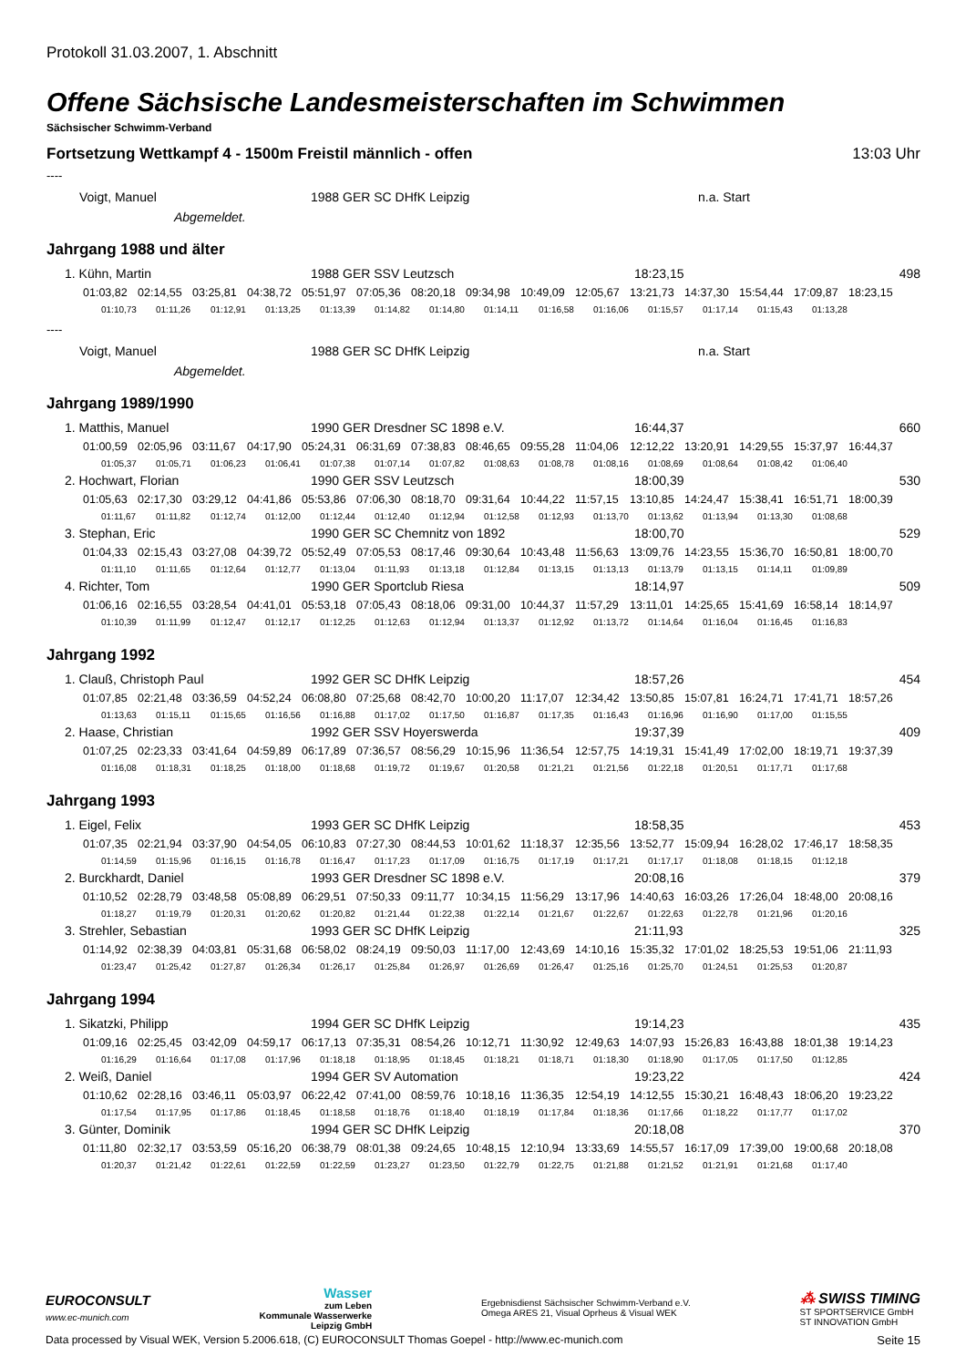Protokoll 31.03.2007, 1. Abschnitt
Offene Sächsische Landesmeisterschaften im Schwimmen
Sächsischer Schwimm-Verband
Fortsetzung Wettkampf 4 - 1500m Freistil männlich - offen 13:03 Uhr
----
Voigt, Manuel 1988 GER SC DHfK Leipzig n.a. Start
Abgemeldet.
Jahrgang 1988 und älter
1. Kühn, Martin 1988 GER SSV Leutzsch 18:23,15 498
01:03,82 02:14,55 03:25,81 04:38,72 05:51,97 07:05,36 08:20,18 09:34,98 10:49,09 12:05,67 13:21,73 14:37,30 15:54,44 17:09,87 18:23,15
01:10,73 01:11,26 01:12,91 01:13,25 01:13,39 01:14,82 01:14,80 01:14,11 01:16,58 01:16,06 01:15,57 01:17,14 01:15,43 01:13,28
----
Voigt, Manuel 1988 GER SC DHfK Leipzig n.a. Start
Abgemeldet.
Jahrgang 1989/1990
1. Matthis, Manuel 1990 GER Dresdner SC 1898 e.V. 16:44,37 660
01:00,59 02:05,96 03:11,67 04:17,90 05:24,31 06:31,69 07:38,83 08:46,65 09:55,28 11:04,06 12:12,22 13:20,91 14:29,55 15:37,97 16:44,37
01:05,37 01:05,71 01:06,23 01:06,41 01:07,38 01:07,14 01:07,82 01:08,63 01:08,78 01:08,16 01:08,69 01:08,64 01:08,42 01:06,40
2. Hochwart, Florian 1990 GER SSV Leutzsch 18:00,39 530
01:05,63 02:17,30 03:29,12 04:41,86 05:53,86 07:06,30 08:18,70 09:31,64 10:44,22 11:57,15 13:10,85 14:24,47 15:38,41 16:51,71 18:00,39
01:11,67 01:11,82 01:12,74 01:12,00 01:12,44 01:12,40 01:12,94 01:12,58 01:12,93 01:13,70 01:13,62 01:13,94 01:13,30 01:08,68
3. Stephan, Eric 1990 GER SC Chemnitz von 1892 18:00,70 529
01:04,33 02:15,43 03:27,08 04:39,72 05:52,49 07:05,53 08:17,46 09:30,64 10:43,48 11:56,63 13:09,76 14:23,55 15:36,70 16:50,81 18:00,70
01:11,10 01:11,65 01:12,64 01:12,77 01:13,04 01:11,93 01:13,18 01:12,84 01:13,15 01:13,13 01:13,79 01:13,15 01:14,11 01:09,89
4. Richter, Tom 1990 GER Sportclub Riesa 18:14,97 509
01:06,16 02:16,55 03:28,54 04:41,01 05:53,18 07:05,43 08:18,06 09:31,00 10:44,37 11:57,29 13:11,01 14:25,65 15:41,69 16:58,14 18:14,97
01:10,39 01:11,99 01:12,47 01:12,17 01:12,25 01:12,63 01:12,94 01:13,37 01:12,92 01:13,72 01:14,64 01:16,04 01:16,45 01:16,83
Jahrgang 1992
1. Clauß, Christoph Paul 1992 GER SC DHfK Leipzig 18:57,26 454
01:07,85 02:21,48 03:36,59 04:52,24 06:08,80 07:25,68 08:42,70 10:00,20 11:17,07 12:34,42 13:50,85 15:07,81 16:24,71 17:41,71 18:57,26
01:13,63 01:15,11 01:15,65 01:16,56 01:16,88 01:17,02 01:17,50 01:16,87 01:17,35 01:16,43 01:16,96 01:16,90 01:17,00 01:15,55
2. Haase, Christian 1992 GER SSV Hoyerswerda 19:37,39 409
01:07,25 02:23,33 03:41,64 04:59,89 06:17,89 07:36,57 08:56,29 10:15,96 11:36,54 12:57,75 14:19,31 15:41,49 17:02,00 18:19,71 19:37,39
01:16,08 01:18,31 01:18,25 01:18,00 01:18,68 01:19,72 01:19,67 01:20,58 01:21,21 01:21,56 01:22,18 01:20,51 01:17,71 01:17,68
Jahrgang 1993
1. Eigel, Felix 1993 GER SC DHfK Leipzig 18:58,35 453
01:07,35 02:21,94 03:37,90 04:54,05 06:10,83 07:27,30 08:44,53 10:01,62 11:18,37 12:35,56 13:52,77 15:09,94 16:28,02 17:46,17 18:58,35
01:14,59 01:15,96 01:16,15 01:16,78 01:16,47 01:17,23 01:17,09 01:16,75 01:17,19 01:17,21 01:17,17 01:18,08 01:18,15 01:12,18
2. Burckhardt, Daniel 1993 GER Dresdner SC 1898 e.V. 20:08,16 379
01:10,52 02:28,79 03:48,58 05:08,89 06:29,51 07:50,33 09:11,77 10:34,15 11:56,29 13:17,96 14:40,63 16:03,26 17:26,04 18:48,00 20:08,16
01:18,27 01:19,79 01:20,31 01:20,62 01:20,82 01:21,44 01:22,38 01:22,14 01:21,67 01:22,67 01:22,63 01:22,78 01:21,96 01:20,16
3. Strehler, Sebastian 1993 GER SC DHfK Leipzig 21:11,93 325
01:14,92 02:38,39 04:03,81 05:31,68 06:58,02 08:24,19 09:50,03 11:17,00 12:43,69 14:10,16 15:35,32 17:01,02 18:25,53 19:51,06 21:11,93
01:23,47 01:25,42 01:27,87 01:26,34 01:26,17 01:25,84 01:26,97 01:26,69 01:26,47 01:25,16 01:25,70 01:24,51 01:25,53 01:20,87
Jahrgang 1994
1. Sikatzki, Philipp 1994 GER SC DHfK Leipzig 19:14,23 435
01:09,16 02:25,45 03:42,09 04:59,17 06:17,13 07:35,31 08:54,26 10:12,71 11:30,92 12:49,63 14:07,93 15:26,83 16:43,88 18:01,38 19:14,23
01:16,29 01:16,64 01:17,08 01:17,96 01:18,18 01:18,95 01:18,45 01:18,21 01:18,71 01:18,30 01:18,90 01:17,05 01:17,50 01:12,85
2. Weiß, Daniel 1994 GER SV Automation 19:23,22 424
01:10,62 02:28,16 03:46,11 05:03,97 06:22,42 07:41,00 08:59,76 10:18,16 11:36,35 12:54,19 14:12,55 15:30,21 16:48,43 18:06,20 19:23,22
01:17,54 01:17,95 01:17,86 01:18,45 01:18,58 01:18,76 01:18,40 01:18,19 01:17,84 01:18,36 01:17,66 01:18,22 01:17,77 01:17,02
3. Günter, Dominik 1994 GER SC DHfK Leipzig 20:18,08 370
01:11,80 02:32,17 03:53,59 05:16,20 06:38,79 08:01,38 09:24,65 10:48,15 12:10,94 13:33,69 14:55,57 16:17,09 17:39,00 19:00,68 20:18,08
01:20,37 01:21,42 01:22,61 01:22,59 01:22,59 01:23,27 01:23,50 01:22,79 01:22,75 01:21,88 01:21,52 01:21,91 01:21,68 01:17,40
EUROCONSULT
www.ec-munich.com
Wasser
zum Leben
Kommunale Wasserwerke
Leipzig GmbH
Ergebnisdienst Sächsischer Schwimm-Verband e.V.
Omega ARES 21, Visual Oprheus & Visual WEK
⁂ SWISS TIMING
ST SPORTSERVICE GmbH
ST INNOVATION GmbH
Data processed by Visual WEK, Version 5.2006.618, (C) EUROCONSULT Thomas Goepel - http://www.ec-munich.com Seite 15